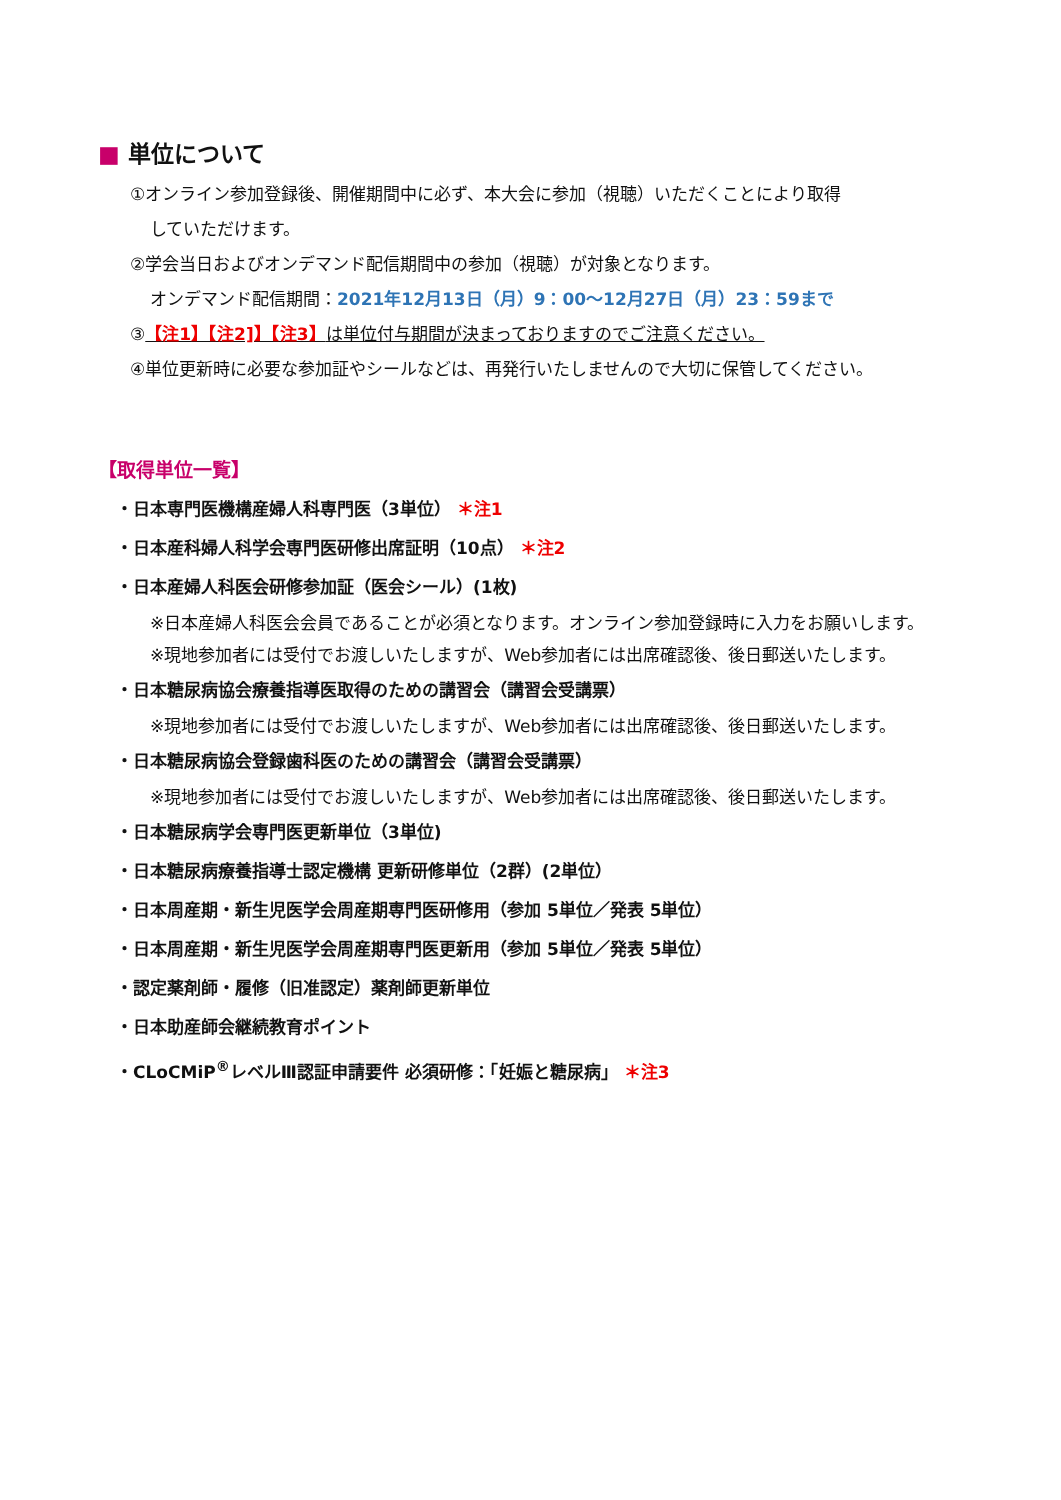■ 単位について
①オンライン参加登録後、開催期間中に必ず、本大会に参加（視聴）いただくことにより取得
していただけます。
②学会当日およびオンデマンド配信期間中の参加（視聴）が対象となります。
オンデマンド配信期間：2021年12月13日（月）9：00～12月27日（月）23：59まで
③【注1】【注2]】【注3】は単位付与期間が決まっておりますのでご注意ください。
④単位更新時に必要な参加証やシールなどは、再発行いたしませんので大切に保管してください。
【取得単位一覧】
・日本専門医機構産婦人科専門医（3単位） ＊注1
・日本産科婦人科学会専門医研修出席証明（10点） ＊注2
・日本産婦人科医会研修参加証（医会シール）(1枚)
※日本産婦人科医会会員であることが必須となります。オンライン参加登録時に入力をお願いします。
※現地参加者には受付でお渡しいたしますが、Web参加者には出席確認後、後日郵送いたします。
・日本糖尿病協会療養指導医取得のための講習会（講習会受講票）
※現地参加者には受付でお渡しいたしますが、Web参加者には出席確認後、後日郵送いたします。
・日本糖尿病協会登録歯科医のための講習会（講習会受講票）
※現地参加者には受付でお渡しいたしますが、Web参加者には出席確認後、後日郵送いたします。
・日本糖尿病学会専門医更新単位（3単位)
・日本糖尿病療養指導士認定機構 更新研修単位（2群）(2単位）
・日本周産期・新生児医学会周産期専門医研修用（参加 5単位／発表 5単位）
・日本周産期・新生児医学会周産期専門医更新用（参加 5単位／発表 5単位）
・認定薬剤師・履修（旧准認定）薬剤師更新単位
・日本助産師会継続教育ポイント
・CLoCMiP<sup>®</sup>レベルⅢ認証申請要件 必須研修：「妊娠と糖尿病」 ＊注3